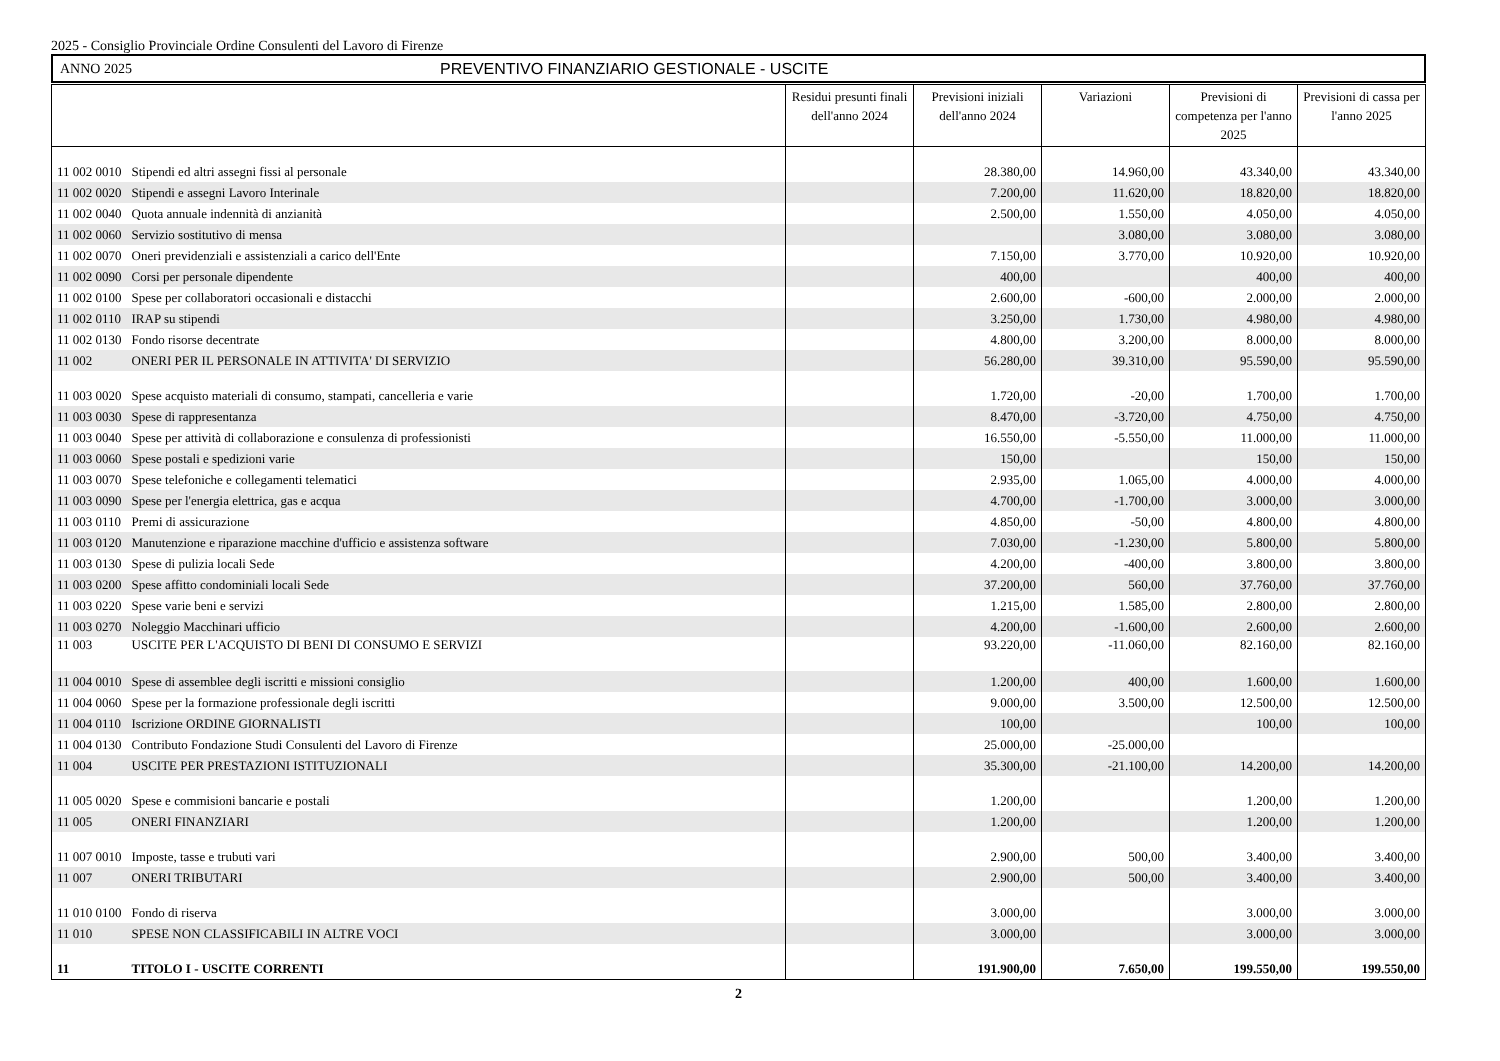2025 - Consiglio Provinciale Ordine Consulenti del Lavoro di Firenze
ANNO 2025 PREVENTIVO FINANZIARIO GESTIONALE - USCITE
| | | Residui presunti finali dell'anno 2024 | Previsioni iniziali dell'anno 2024 | Variazioni | Previsioni di competenza per l'anno 2025 | Previsioni di cassa per l'anno 2025 |
| --- | --- | --- | --- | --- | --- | --- |
| 11 002 0010 | Stipendi ed altri assegni fissi al personale | | 28.380,00 | 14.960,00 | 43.340,00 | 43.340,00 |
| 11 002 0020 | Stipendi e assegni Lavoro Interinale | | 7.200,00 | 11.620,00 | 18.820,00 | 18.820,00 |
| 11 002 0040 | Quota annuale indennità di anzianità | | 2.500,00 | 1.550,00 | 4.050,00 | 4.050,00 |
| 11 002 0060 | Servizio sostitutivo di mensa | | | 3.080,00 | 3.080,00 | 3.080,00 |
| 11 002 0070 | Oneri previdenziali e assistenziali a carico dell'Ente | | 7.150,00 | 3.770,00 | 10.920,00 | 10.920,00 |
| 11 002 0090 | Corsi per personale dipendente | | 400,00 | | 400,00 | 400,00 |
| 11 002 0100 | Spese per collaboratori occasionali e distacchi | | 2.600,00 | -600,00 | 2.000,00 | 2.000,00 |
| 11 002 0110 | IRAP su stipendi | | 3.250,00 | 1.730,00 | 4.980,00 | 4.980,00 |
| 11 002 0130 | Fondo risorse decentrate | | 4.800,00 | 3.200,00 | 8.000,00 | 8.000,00 |
| 11 002 | ONERI PER IL PERSONALE IN ATTIVITA' DI SERVIZIO | | 56.280,00 | 39.310,00 | 95.590,00 | 95.590,00 |
| 11 003 0020 | Spese acquisto materiali di consumo, stampati, cancelleria e varie | | 1.720,00 | -20,00 | 1.700,00 | 1.700,00 |
| 11 003 0030 | Spese di rappresentanza | | 8.470,00 | -3.720,00 | 4.750,00 | 4.750,00 |
| 11 003 0040 | Spese per attività di collaborazione e consulenza di professionisti | | 16.550,00 | -5.550,00 | 11.000,00 | 11.000,00 |
| 11 003 0060 | Spese postali e spedizioni varie | | 150,00 | | 150,00 | 150,00 |
| 11 003 0070 | Spese telefoniche e collegamenti telematici | | 2.935,00 | 1.065,00 | 4.000,00 | 4.000,00 |
| 11 003 0090 | Spese per l'energia elettrica, gas e acqua | | 4.700,00 | -1.700,00 | 3.000,00 | 3.000,00 |
| 11 003 0110 | Premi di assicurazione | | 4.850,00 | -50,00 | 4.800,00 | 4.800,00 |
| 11 003 0120 | Manutenzione e riparazione macchine d'ufficio e assistenza software | | 7.030,00 | -1.230,00 | 5.800,00 | 5.800,00 |
| 11 003 0130 | Spese di pulizia locali Sede | | 4.200,00 | -400,00 | 3.800,00 | 3.800,00 |
| 11 003 0200 | Spese affitto condominiali locali Sede | | 37.200,00 | 560,00 | 37.760,00 | 37.760,00 |
| 11 003 0220 | Spese varie beni e servizi | | 1.215,00 | 1.585,00 | 2.800,00 | 2.800,00 |
| 11 003 0270 | Noleggio Macchinari ufficio | | 4.200,00 | -1.600,00 | 2.600,00 | 2.600,00 |
| 11 003 | USCITE PER L'ACQUISTO DI BENI DI CONSUMO E SERVIZI | | 93.220,00 | -11.060,00 | 82.160,00 | 82.160,00 |
| 11 004 0010 | Spese di assemblee degli iscritti e missioni consiglio | | 1.200,00 | 400,00 | 1.600,00 | 1.600,00 |
| 11 004 0060 | Spese per la formazione professionale degli iscritti | | 9.000,00 | 3.500,00 | 12.500,00 | 12.500,00 |
| 11 004 0110 | Iscrizione ORDINE GIORNALISTI | | 100,00 | | 100,00 | 100,00 |
| 11 004 0130 | Contributo Fondazione Studi Consulenti del Lavoro di Firenze | | 25.000,00 | -25.000,00 | | |
| 11 004 | USCITE PER PRESTAZIONI ISTITUZIONALI | | 35.300,00 | -21.100,00 | 14.200,00 | 14.200,00 |
| 11 005 0020 | Spese e commisioni bancarie e postali | | 1.200,00 | | 1.200,00 | 1.200,00 |
| 11 005 | ONERI FINANZIARI | | 1.200,00 | | 1.200,00 | 1.200,00 |
| 11 007 0010 | Imposte, tasse e trubuti vari | | 2.900,00 | 500,00 | 3.400,00 | 3.400,00 |
| 11 007 | ONERI TRIBUTARI | | 2.900,00 | 500,00 | 3.400,00 | 3.400,00 |
| 11 010 0100 | Fondo di riserva | | 3.000,00 | | 3.000,00 | 3.000,00 |
| 11 010 | SPESE NON CLASSIFICABILI IN ALTRE VOCI | | 3.000,00 | | 3.000,00 | 3.000,00 |
| 11 | TITOLO I - USCITE CORRENTI | | 191.900,00 | 7.650,00 | 199.550,00 | 199.550,00 |
2